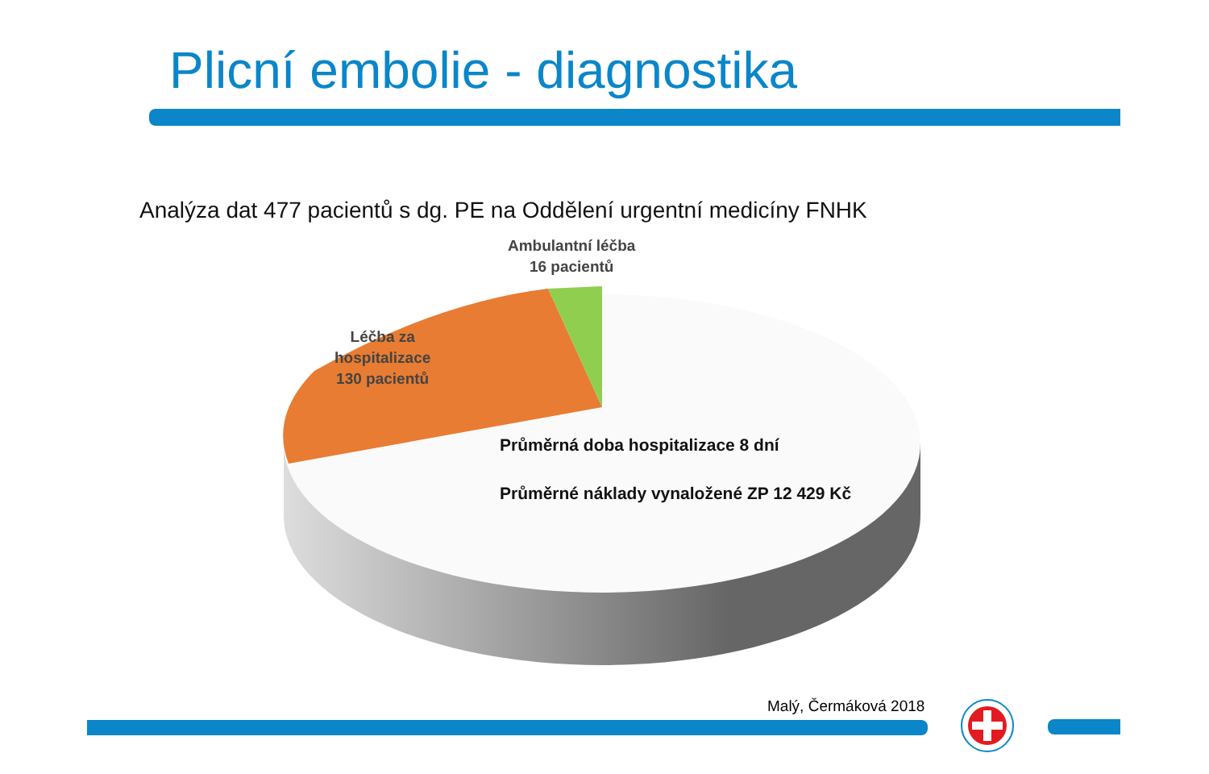Plicní embolie - diagnostika
Analýza dat 477 pacientů s dg. PE na Oddělení urgentní medicíny FNHK
Ambulantní léčba
16 pacientů
Léčba za
hospitalizace
130 pacientů
Průměrná doba hospitalizace 8 dní
Průměrné náklady vynaložené ZP 12 429 Kč
Malý, Čermáková 2018